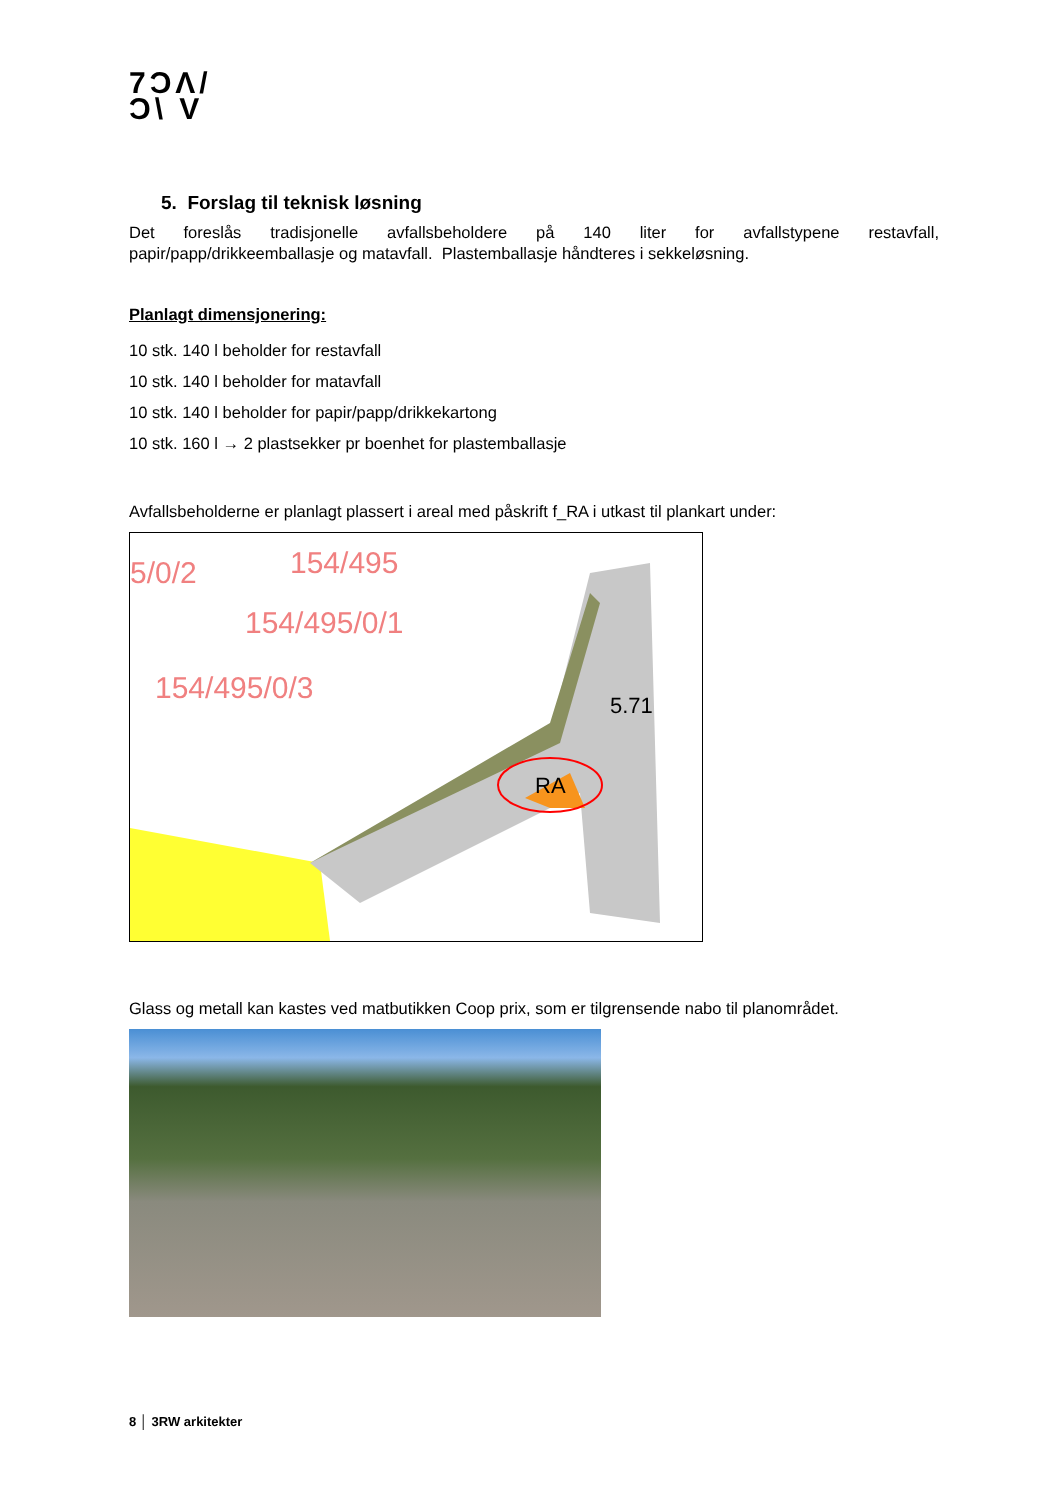7ϽΛ/
Ͻ\ V
5. Forslag til teknisk løsning
Det foreslås tradisjonelle avfallsbeholdere på 140 liter for avfallstypene restavfall,
papir/papp/drikkeemballasje og matavfall. Plastemballasje håndteres i sekkeløsning.
Planlagt dimensjonering:
10 stk. 140 l beholder for restavfall
10 stk. 140 l beholder for matavfall
10 stk. 140 l beholder for papir/papp/drikkekartong
10 stk. 160 l → 2 plastsekker pr boenhet for plastemballasje
Avfallsbeholderne er planlagt plassert i areal med påskrift f_RA i utkast til plankart under:
5/0/2
154/495
154/495/0/1
154/495/0/3
RA
5.71
Glass og metall kan kastes ved matbutikken Coop prix, som er tilgrensende nabo til planområdet.
8 │ 3RW arkitekter